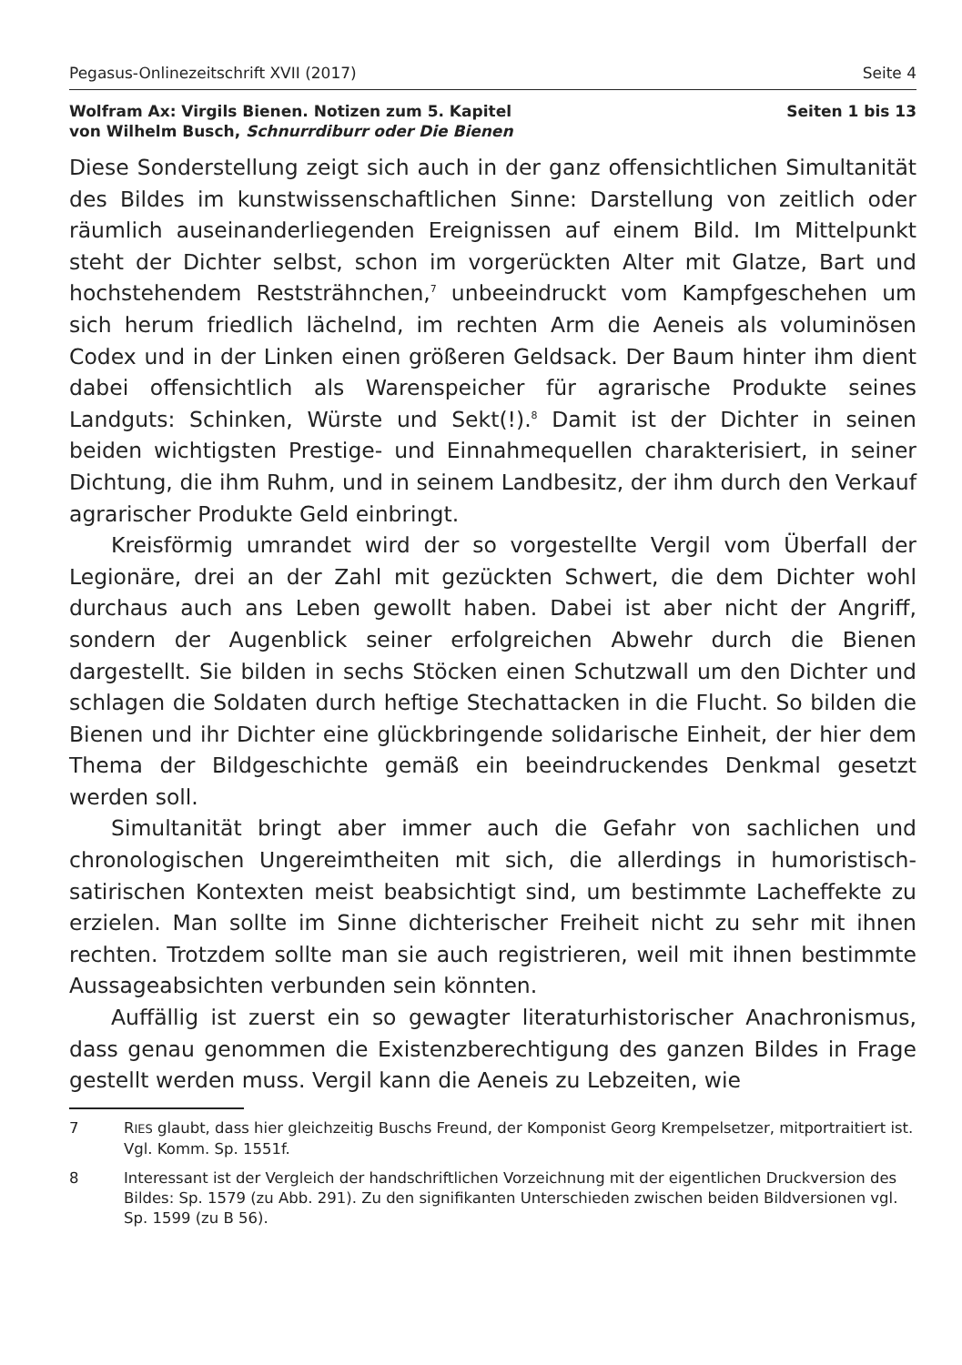Pegasus-Onlinezeitschrift XVII (2017) Seite 4
Wolfram Ax: Virgils Bienen. Notizen zum 5. Kapitel
von Wilhelm Busch, Schnurrdiburr oder Die Bienen Seiten 1 bis 13
Diese Sonderstellung zeigt sich auch in der ganz offensichtlichen Simultanität des Bildes im kunstwissenschaftlichen Sinne: Darstellung von zeitlich oder räumlich auseinanderliegenden Ereignissen auf einem Bild. Im Mittelpunkt steht der Dichter selbst, schon im vorgerückten Alter mit Glatze, Bart und hochstehendem Reststrähnchen,<sup>7</sup> unbeeindruckt vom Kampfgeschehen um sich herum friedlich lächelnd, im rechten Arm die Aeneis als voluminösen Codex und in der Linken einen größeren Geldsack. Der Baum hinter ihm dient dabei offensichtlich als Warenspeicher für agrarische Produkte seines Landguts: Schinken, Würste und Sekt(!).<sup>8</sup> Damit ist der Dichter in seinen beiden wichtigsten Prestige- und Einnahmequellen charakterisiert, in seiner Dichtung, die ihm Ruhm, und in seinem Landbesitz, der ihm durch den Verkauf agrarischer Produkte Geld einbringt.
Kreisförmig umrandet wird der so vorgestellte Vergil vom Überfall der Legionäre, drei an der Zahl mit gezückten Schwert, die dem Dichter wohl durchaus auch ans Leben gewollt haben. Dabei ist aber nicht der Angriff, sondern der Augenblick seiner erfolgreichen Abwehr durch die Bienen dargestellt. Sie bilden in sechs Stöcken einen Schutzwall um den Dichter und schlagen die Soldaten durch heftige Stechattacken in die Flucht. So bilden die Bienen und ihr Dichter eine glückbringende solidarische Einheit, der hier dem Thema der Bildgeschichte gemäß ein beeindruckendes Denkmal gesetzt werden soll.
Simultanität bringt aber immer auch die Gefahr von sachlichen und chronologischen Ungereimtheiten mit sich, die allerdings in humoristisch-satirischen Kontexten meist beabsichtigt sind, um bestimmte Lacheffekte zu erzielen. Man sollte im Sinne dichterischer Freiheit nicht zu sehr mit ihnen rechten. Trotzdem sollte man sie auch registrieren, weil mit ihnen bestimmte Aussageabsichten verbunden sein könnten.
Auffällig ist zuerst ein so gewagter literaturhistorischer Anachronismus, dass genau genommen die Existenzberechtigung des ganzen Bildes in Frage gestellt werden muss. Vergil kann die Aeneis zu Lebzeiten, wie
7 RIES glaubt, dass hier gleichzeitig Buschs Freund, der Komponist Georg Krempelsetzer, mitportraitiert ist. Vgl. Komm. Sp. 1551f.
8 Interessant ist der Vergleich der handschriftlichen Vorzeichnung mit der eigentlichen Druckversion des Bildes: Sp. 1579 (zu Abb. 291). Zu den signifikanten Unterschieden zwischen beiden Bildversionen vgl. Sp. 1599 (zu B 56).